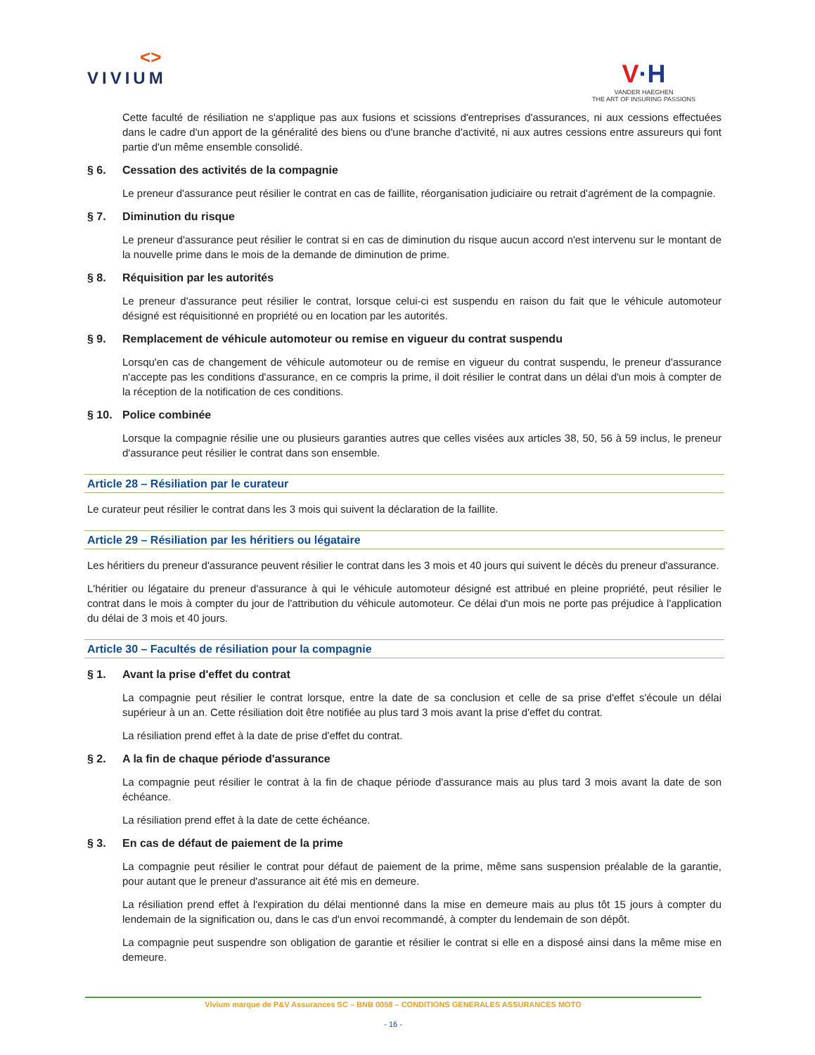<>
VIVIUM
V·H
VANDER HAEGHEN
THE ART OF INSURING PASSIONS
Cette faculté de résiliation ne s'applique pas aux fusions et scissions d'entreprises d'assurances, ni aux cessions effectuées dans le cadre d'un apport de la généralité des biens ou d'une branche d'activité, ni aux autres cessions entre assureurs qui font partie d'un même ensemble consolidé.
§ 6. Cessation des activités de la compagnie
Le preneur d'assurance peut résilier le contrat en cas de faillite, réorganisation judiciaire ou retrait d'agrément de la compagnie.
§ 7. Diminution du risque
Le preneur d'assurance peut résilier le contrat si en cas de diminution du risque aucun accord n'est intervenu sur le montant de la nouvelle prime dans le mois de la demande de diminution de prime.
§ 8. Réquisition par les autorités
Le preneur d'assurance peut résilier le contrat, lorsque celui-ci est suspendu en raison du fait que le véhicule automoteur désigné est réquisitionné en propriété ou en location par les autorités.
§ 9. Remplacement de véhicule automoteur ou remise en vigueur du contrat suspendu
Lorsqu'en cas de changement de véhicule automoteur ou de remise en vigueur du contrat suspendu, le preneur d'assurance n'accepte pas les conditions d'assurance, en ce compris la prime, il doit résilier le contrat dans un délai d'un mois à compter de la réception de la notification de ces conditions.
§ 10. Police combinée
Lorsque la compagnie résilie une ou plusieurs garanties autres que celles visées aux articles 38, 50, 56 à 59 inclus, le preneur d'assurance peut résilier le contrat dans son ensemble.
Article 28 – Résiliation par le curateur
Le curateur peut résilier le contrat dans les 3 mois qui suivent la déclaration de la faillite.
Article 29 – Résiliation par les héritiers ou légataire
Les héritiers du preneur d'assurance peuvent résilier le contrat dans les 3 mois et 40 jours qui suivent le décès du preneur d'assurance.
L'héritier ou légataire du preneur d'assurance à qui le véhicule automoteur désigné est attribué en pleine propriété, peut résilier le contrat dans le mois à compter du jour de l'attribution du véhicule automoteur. Ce délai d'un mois ne porte pas préjudice à l'application du délai de 3 mois et 40 jours.
Article 30 – Facultés de résiliation pour la compagnie
§ 1. Avant la prise d'effet du contrat
La compagnie peut résilier le contrat lorsque, entre la date de sa conclusion et celle de sa prise d'effet s'écoule un délai supérieur à un an. Cette résiliation doit être notifiée au plus tard 3 mois avant la prise d'effet du contrat.
La résiliation prend effet à la date de prise d'effet du contrat.
§ 2. A la fin de chaque période d'assurance
La compagnie peut résilier le contrat à la fin de chaque période d'assurance mais au plus tard 3 mois avant la date de son échéance.
La résiliation prend effet à la date de cette échéance.
§ 3. En cas de défaut de paiement de la prime
La compagnie peut résilier le contrat pour défaut de paiement de la prime, même sans suspension préalable de la garantie, pour autant que le preneur d'assurance ait été mis en demeure.
La résiliation prend effet à l'expiration du délai mentionné dans la mise en demeure mais au plus tôt 15 jours à compter du lendemain de la signification ou, dans le cas d'un envoi recommandé, à compter du lendemain de son dépôt.
La compagnie peut suspendre son obligation de garantie et résilier le contrat si elle en a disposé ainsi dans la même mise en demeure.
Vivium marque de P&V Assurances SC – BNB 0058 – CONDITIONS GENERALES ASSURANCES MOTO
- 16 -